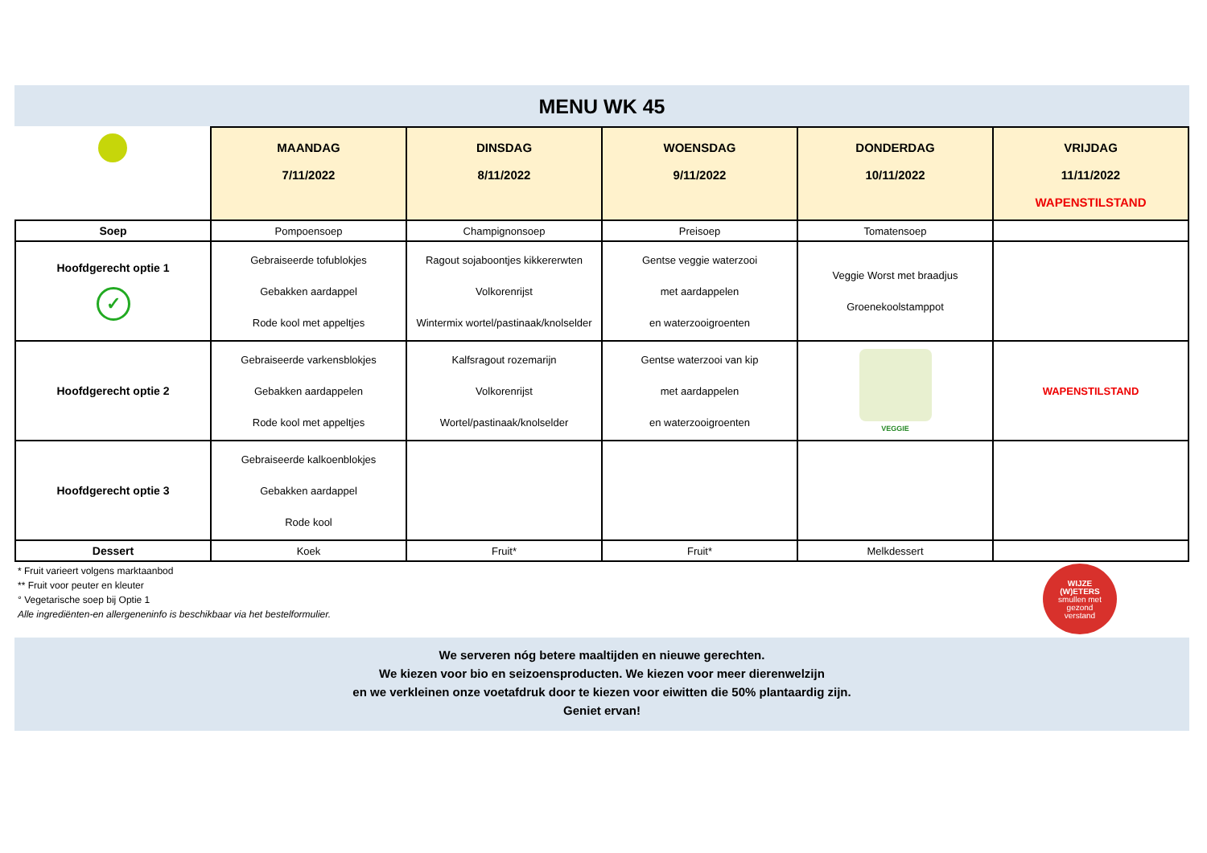MENU WK 45
| | MAANDAG 7/11/2022 | DINSDAG 8/11/2022 | WOENSDAG 9/11/2022 | DONDERDAG 10/11/2022 | VRIJDAG 11/11/2022 WAPENSTILSTAND |
| --- | --- | --- | --- | --- | --- |
| Soep | Pompoensoep | Champignonsoep | Preisoep | Tomatensoep | |
| Hoofdgerecht optie 1 ✓ | Gebraiseerde tofublokjes Gebakken aardappel Rode kool met appeltjes | Ragout sojaboontjes kikkererwten Volkorenrijst Wintermix wortel/pastinaak/knolselder | Gentse veggie waterzooi met aardappelen en waterzooigroenten | Veggie Worst met braadjus Groenekoolstamppot | |
| Hoofdgerecht optie 2 | Gebraiseerde varkensblokjes Gebakken aardappelen Rode kool met appeltjes | Kalfsragout rozemarijn Volkorenrijst Wortel/pastinaak/knolselder | Gentse waterzooi van kip met aardappelen en waterzooigroenten | VEGGIE | WAPENSTILSTAND |
| Hoofdgerecht optie 3 | Gebraiseerde kalkoenblokjes Gebakken aardappel Rode kool | | | | |
| Dessert | Koek | Fruit* | Fruit* | Melkdessert | |
* Fruit varieert volgens marktaanbod
** Fruit voor peuter en kleuter
° Vegetarische soep bij Optie 1
Alle ingrediënten-en allergeneninfo is beschikbaar via het bestelformulier.
WIJZE
(W)ETERS
smullen met
gezond
verstand
We serveren nóg betere maaltijden en nieuwe gerechten.
We kiezen voor bio en seizoensproducten. We kiezen voor meer dierenwelzijn
en we verkleinen onze voetafdruk door te kiezen voor eiwitten die 50% plantaardig zijn.
Geniet ervan!